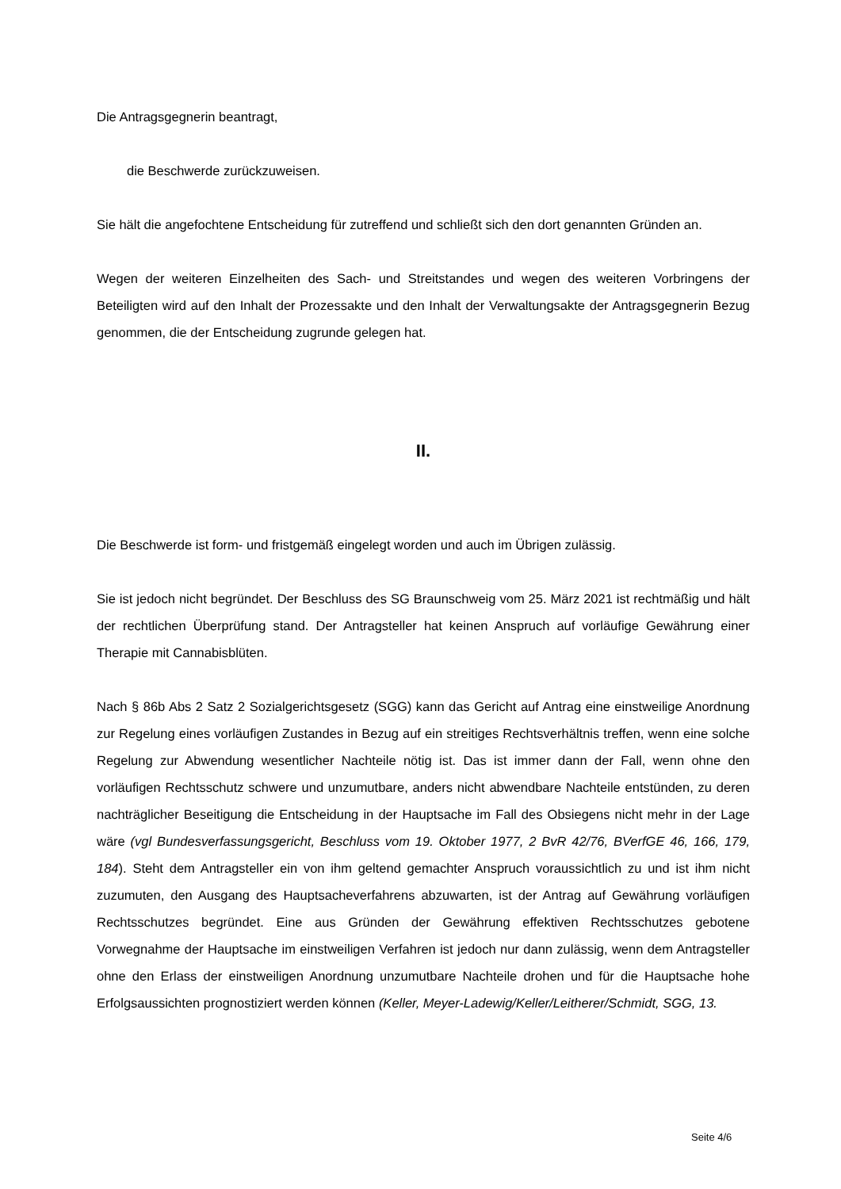Die Antragsgegnerin beantragt,
die Beschwerde zurückzuweisen.
Sie hält die angefochtene Entscheidung für zutreffend und schließt sich den dort genannten Gründen an.
Wegen der weiteren Einzelheiten des Sach- und Streitstandes und wegen des weiteren Vorbringens der Beteiligten wird auf den Inhalt der Prozessakte und den Inhalt der Verwaltungsakte der Antragsgegnerin Bezug genommen, die der Entscheidung zugrunde gelegen hat.
II.
Die Beschwerde ist form- und fristgemäß eingelegt worden und auch im Übrigen zulässig.
Sie ist jedoch nicht begründet. Der Beschluss des SG Braunschweig vom 25. März 2021 ist rechtmäßig und hält der rechtlichen Überprüfung stand. Der Antragsteller hat keinen Anspruch auf vorläufige Gewährung einer Therapie mit Cannabisblüten.
Nach § 86b Abs 2 Satz 2 Sozialgerichtsgesetz (SGG) kann das Gericht auf Antrag eine einstweilige Anordnung zur Regelung eines vorläufigen Zustandes in Bezug auf ein streitiges Rechtsverhältnis treffen, wenn eine solche Regelung zur Abwendung wesentlicher Nachteile nötig ist. Das ist immer dann der Fall, wenn ohne den vorläufigen Rechtsschutz schwere und unzumutbare, anders nicht abwendbare Nachteile entstünden, zu deren nachträglicher Beseitigung die Entscheidung in der Hauptsache im Fall des Obsiegens nicht mehr in der Lage wäre (vgl Bundesverfassungsgericht, Beschluss vom 19. Oktober 1977, 2 BvR 42/76, BVerfGE 46, 166, 179, 184). Steht dem Antragsteller ein von ihm geltend gemachter Anspruch voraussichtlich zu und ist ihm nicht zuzumuten, den Ausgang des Hauptsacheverfahrens abzuwarten, ist der Antrag auf Gewährung vorläufigen Rechtsschutzes begründet. Eine aus Gründen der Gewährung effektiven Rechtsschutzes gebotene Vorwegnahme der Hauptsache im einstweiligen Verfahren ist jedoch nur dann zulässig, wenn dem Antragsteller ohne den Erlass der einstweiligen Anordnung unzumutbare Nachteile drohen und für die Hauptsache hohe Erfolgsaussichten prognostiziert werden können (Keller, Meyer-Ladewig/Keller/Leitherer/Schmidt, SGG, 13.
Seite 4/6